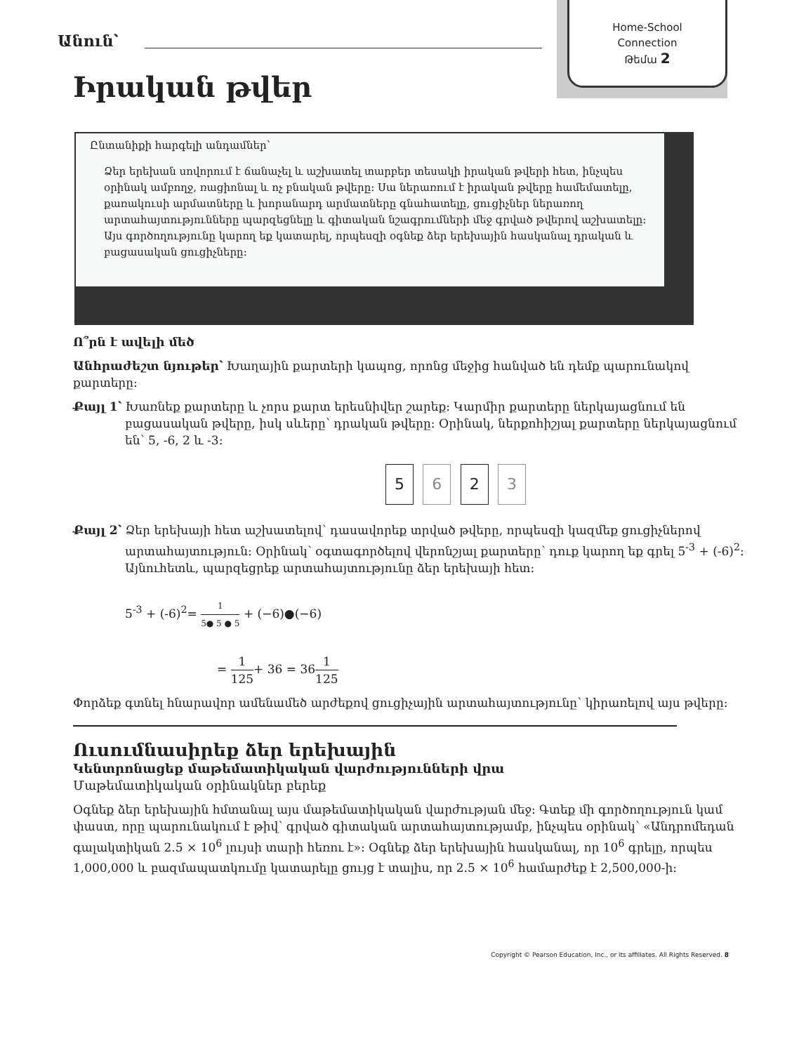Home-School
Connection
Թեմա 2
Անուն՝
Իրական թվեր
Ընտանիքի հարգելի անդամներ՝
Ձեր երեխան սովորում է ճանաչել և աշխատել տարբեր տեսակի իրական թվերի հետ, ինչպես օրինակ ամբողջ, ռացիոնալ և ոչ բնական թվերը: Սա ներառում է իրական թվերը համեմատելը, քառակուսի արմատները և խորանարդ արմատները գնահատելը, ցուցիչներ ներառող արտահայտությունները պարզեցնելը և գիտական նշագրումների մեջ գրված թվերով աշխատելը:
Այս գործողությունը կարող եք կատարել, որպեսզի օգնեք ձեր երեխային հասկանալ դրական և բացասական ցուցիչները:
Ո՞րն է ավելի մեծ
Անհրաժեշտ նյութեր՝ Խաղային քարտերի կապոց, որոնց մեջից հանված են դեմք պարունակով քարտերը:
Քայլ 1՝ Խառնեք քարտերը և չորս քարտ երեսնիվեր շարեք: Կարմիր քարտերը ներկայացնում են բացասական թվերը, իսկ սևերը՝ դրական թվերը: Օրինակ, ներքոհիշյալ քարտերը ներկայացնում են՝ 5, -6, 2 և -3:
5 6 2 3
Քայլ 2՝ Ձեր երեխայի հետ աշխատելով՝ դասավորեք տրված թվերը, որպեսզի կազմեք ցուցիչներով արտահայտություն: Օրինակ՝ օգտագործելով վերոնշյալ քարտերը՝ դուք կարող եք գրել 5<sup>-3</sup> + (-6)<sup>2</sup>: Այնուհետև, պարզեցրեք արտահայտությունը ձեր երեխայի հետ:
5<sup>-3</sup> + (-6)<sup>2</sup>= 1 5● 5 ● 5 + (−6)●(−6)
= 1 125+ 36 = 361 125
Փորձեք գտնել հնարավոր ամենամեծ արժեքով ցուցիչային արտահայտությունը՝ կիրառելով այս թվերը:
Ուսումնասիրեք ձեր երեխային
Կենտրոնացեք մաթեմատիկական վարժությունների վրա
Մաթեմատիկական օրինակներ բերեք
Օգնեք ձեր երեխային հմտանալ այս մաթեմատիկական վարժության մեջ: Գտեք մի գործողություն կամ փաստ, որը պարունակում է թիվ՝ գրված գիտական արտահայտությամբ, ինչպես օրինակ՝ «Անդրոմեդան գալակտիկան 2.5 × 10<sup>6</sup> լույսի տարի հեռու է»: Օգնեք ձեր երեխային հասկանալ, որ 10<sup>6</sup> գրելը, որպես 1,000,000 և բազմապատկումը կատարելը ցույց է տալիս, որ 2.5 × 10<sup>6</sup> համարժեք է 2,500,000-ի:
Copyright © Pearson Education, Inc., or its affiliates. All Rights Reserved. 8